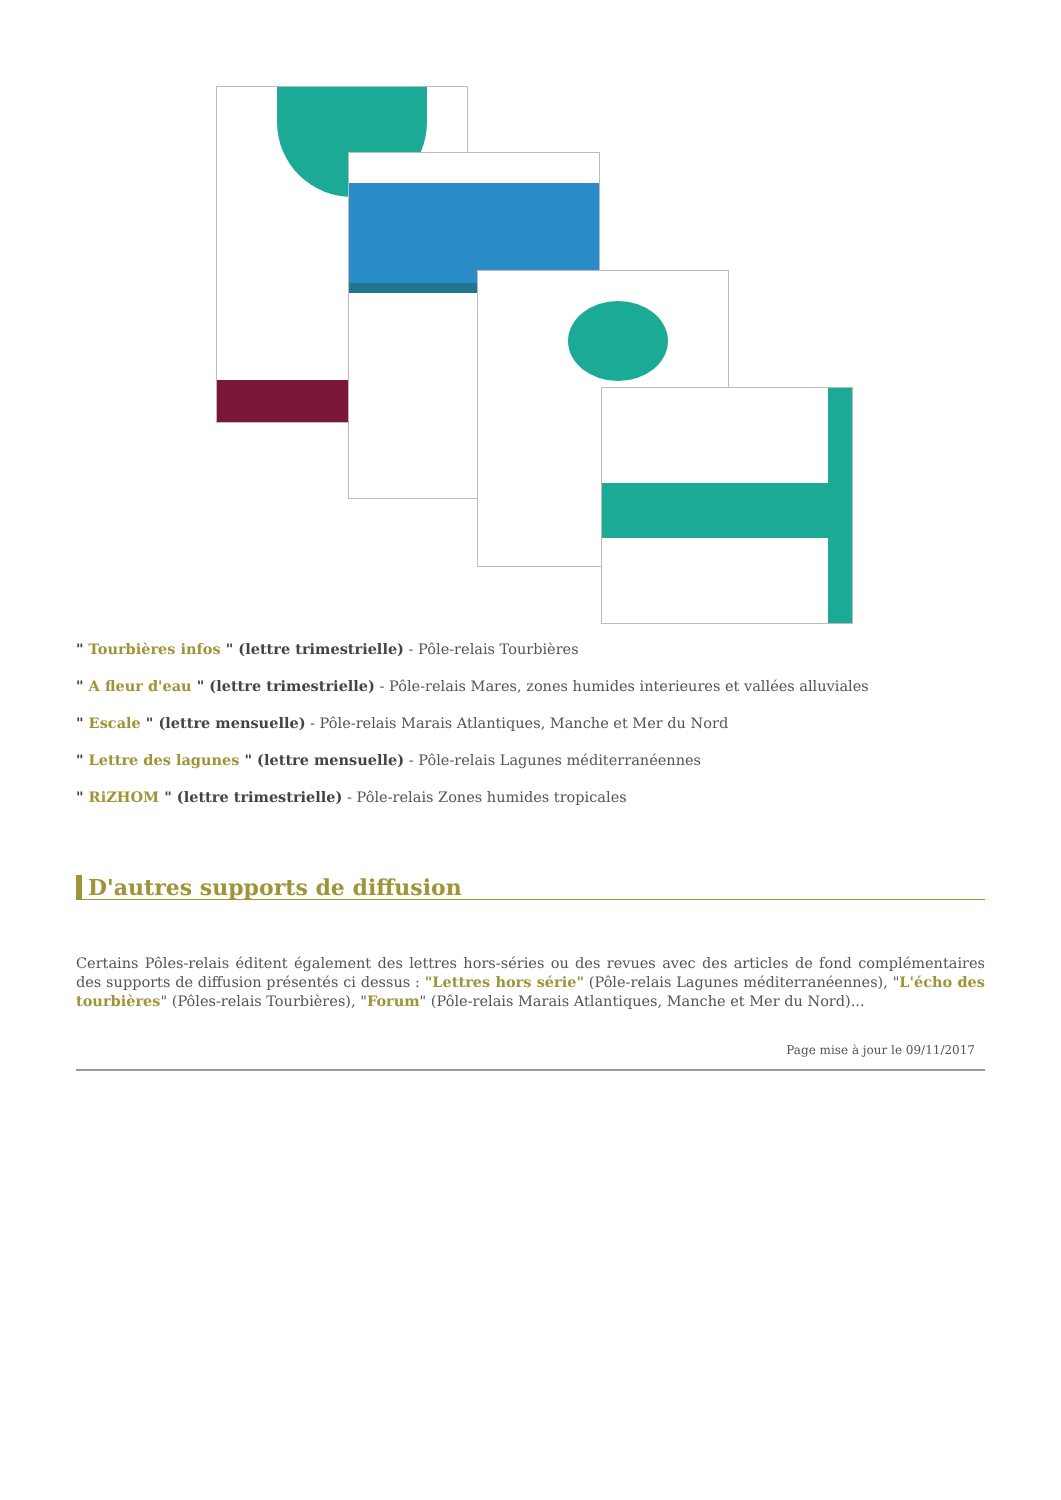" Tourbières infos " (lettre trimestrielle) - Pôle-relais Tourbières
" A fleur d'eau " (lettre trimestrielle) - Pôle-relais Mares, zones humides interieures et vallées alluviales
" Escale " (lettre mensuelle) - Pôle-relais Marais Atlantiques, Manche et Mer du Nord
" Lettre des lagunes " (lettre mensuelle) - Pôle-relais Lagunes méditerranéennes
" RiZHOM " (lettre trimestrielle) - Pôle-relais Zones humides tropicales
D'autres supports de diffusion
Certains Pôles-relais éditent également des lettres hors-séries ou des revues avec des articles de fond complémentaires des supports de diffusion présentés ci dessus : "Lettres hors série" (Pôle-relais Lagunes méditerranéennes), "L'écho des tourbières" (Pôles-relais Tourbières), "Forum" (Pôle-relais Marais Atlantiques, Manche et Mer du Nord)...
Page mise à jour le 09/11/2017